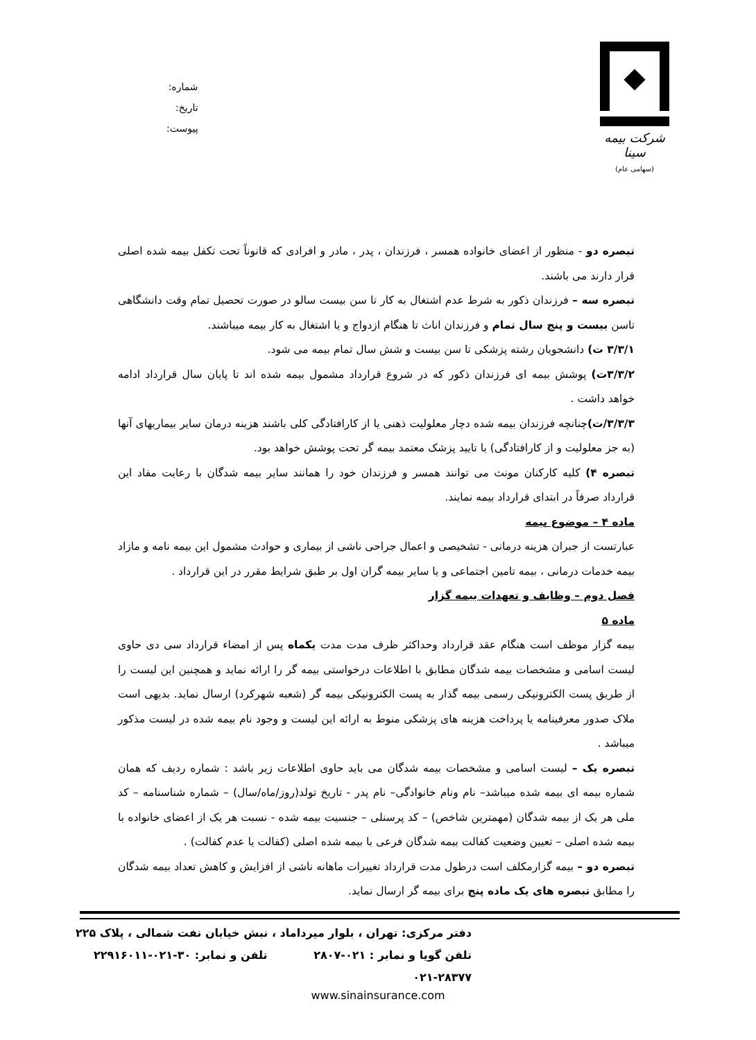شماره:
تاریخ:
پیوست:
شرکت بیمه سینا
(سهامی عام)
تبصره دو - منظور از اعضای خانواده همسر ، فرزندان ، پدر ، مادر و افرادی که قانوناً تحت تکفل بیمه شده اصلی قرار دارند می باشند.
تبصره سه – فرزندان ذکور به شرط عدم اشتغال به کار تا سن بیست سالو در صورت تحصیل تمام وقت دانشگاهی تاسن بیست و پنج سال تمام و فرزندان اناث تا هنگام ازدواج و یا اشتغال به کار بیمه میباشند.
۳/۳/۱ ت) دانشجویان رشته پزشکی تا سن بیست و شش سال تمام بیمه می شود.
۳/۳/۲ت) پوشش بیمه ای فرزندان ذکور که در شروع قرارداد مشمول بیمه شده اند تا پایان سال قرارداد ادامه خواهد داشت .
۳/۳/۳/ت) چنانچه فرزندان بیمه شده دچار معلولیت ذهنی یا از کارافتادگی کلی باشند هزینه درمان سایر بیماریهای آنها (به جز معلولیت و از کارافتادگی) با تایید پزشک معتمد بیمه گر تحت پوشش خواهد بود.
تبصره ۴) کلیه کارکنان مونث می توانند همسر و فرزندان خود را همانند سایر بیمه شدگان با رعایت مفاد این قرارداد صرفاً در ابتدای قرارداد بیمه نمایند.
ماده ۴ – موضوع بیمه
عبارتست از جبران هزینه درمانی - تشخیصی و اعمال جراحی ناشی از بیماری و حوادث مشمول این بیمه نامه و مازاد بیمه خدمات درمانی ، بیمه تامین اجتماعی و یا سایر بیمه گران اول بر طبق شرایط مقرر در این قرارداد .
فصل دوم – وظایف و تعهدات بیمه گزار
ماده ۵
بیمه گزار موظف است هنگام عقد قرارداد وحداکثر ظرف مدت مدت یکماه پس از امضاء قرارداد سی دی حاوی لیست اسامی و مشخصات بیمه شدگان مطابق با اطلاعات درخواستی بیمه گر را ارائه نماید و همچنین این لیست را از طریق پست الکترونیکی رسمی بیمه گذار به پست الکترونیکی بیمه گر (شعبه شهرکرد) ارسال نماید. بدیهی است ملاک صدور معرفینامه یا پرداخت هزینه های پزشکی منوط به ارائه این لیست و وجود نام بیمه شده در لیست مذکور میباشد .
تبصره یک – لیست اسامی و مشخصات بیمه شدگان می باید حاوی اطلاعات زیر باشد : شماره ردیف که همان شماره بیمه ای بیمه شده میباشد– نام ونام خانوادگی– نام پدر - تاریخ تولد(روز/ماه/سال) – شماره شناسنامه – کد ملی هر یک از بیمه شدگان (مهمترین شاخص) – کد پرسنلی – جنسیت بیمه شده - نسبت هر یک از اعضای خانواده با بیمه شده اصلی – تعیین وضعیت کفالت بیمه شدگان فرعی با بیمه شده اصلی (کفالت یا عدم کفالت) .
تبصره دو – بیمه گزارمکلف است درطول مدت قرارداد تغییرات ماهانه ناشی از افزایش و کاهش تعداد بیمه شدگان را مطابق تبصره های یک ماده پنج برای بیمه گر ارسال نماید.
دفتر مرکزی: تهران ، بلوار میرداماد ، نبش خیابان نفت شمالی ، پلاک ۲۲۵
تلفن گویا و نمابر : ۰۲۱-۲۸۰۷ تلفن و نمابر: ۳۰-۰۲۱-۲۲۹۱۶۰۱۱
۰۲۱-۲۸۳۷۷
www.sinainsurance.com